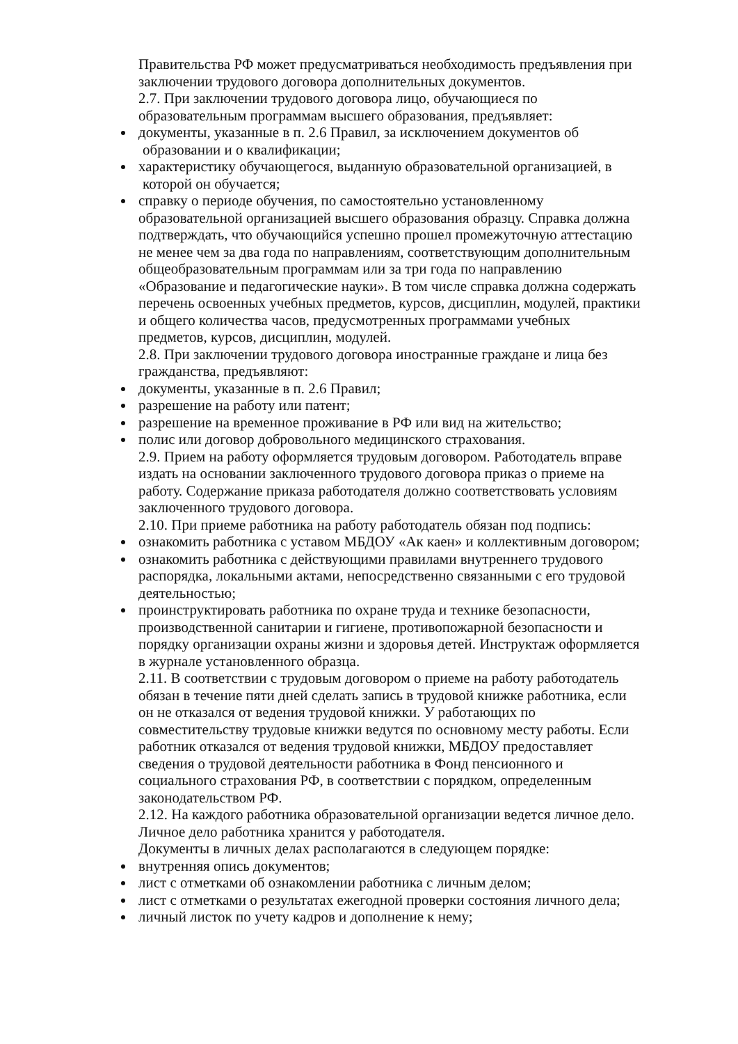Правительства РФ может предусматриваться необходимость предъявления при заключении трудового договора дополнительных документов.
2.7. При заключении трудового договора лицо, обучающиеся по образовательным программам высшего образования, предъявляет:
документы, указанные в п. 2.6 Правил, за исключением документов об
образовании и о квалификации;
характеристику обучающегося, выданную образовательной организацией, в
которой он обучается;
справку о периоде обучения, по самостоятельно установленному образовательной организацией высшего образования образцу. Справка должна подтверждать, что обучающийся успешно прошел промежуточную аттестацию не менее чем за два года по направлениям, соответствующим дополнительным общеобразовательным программам или за три года по направлению «Образование и педагогические науки». В том числе справка должна содержать перечень освоенных учебных предметов, курсов, дисциплин, модулей, практики и общего количества часов, предусмотренных программами учебных предметов, курсов, дисциплин, модулей.
2.8. При заключении трудового договора иностранные граждане и лица без гражданства, предъявляют:
документы, указанные в п. 2.6 Правил;
разрешение на работу или патент;
разрешение на временное проживание в РФ или вид на жительство;
полис или договор добровольного медицинского страхования.
2.9. Прием на работу оформляется трудовым договором. Работодатель вправе издать на основании заключенного трудового договора приказ о приеме на работу. Содержание приказа работодателя должно соответствовать условиям заключенного трудового договора.
2.10. При приеме работника на работу работодатель обязан под подпись:
ознакомить работника с уставом МБДОУ «Ак каен» и коллективным договором;
ознакомить работника с действующими правилами внутреннего трудового распорядка, локальными актами, непосредственно связанными с его трудовой деятельностью;
проинструктировать работника по охране труда и технике безопасности, производственной санитарии и гигиене, противопожарной безопасности и порядку организации охраны жизни и здоровья детей. Инструктаж оформляется в журнале установленного образца.
2.11. В соответствии с трудовым договором о приеме на работу работодатель обязан в течение пяти дней сделать запись в трудовой книжке работника, если он не отказался от ведения трудовой книжки. У работающих по совместительству трудовые книжки ведутся по основному месту работы. Если работник отказался от ведения трудовой книжки, МБДОУ предоставляет сведения о трудовой деятельности работника в Фонд пенсионного и социального страхования РФ, в соответствии с порядком, определенным законодательством РФ.
2.12. На каждого работника образовательной организации ведется личное дело. Личное дело работника хранится у работодателя.
Документы в личных делах располагаются в следующем порядке:
внутренняя опись документов;
лист с отметками об ознакомлении работника с личным делом;
лист с отметками о результатах ежегодной проверки состояния личного дела;
личный листок по учету кадров и дополнение к нему;